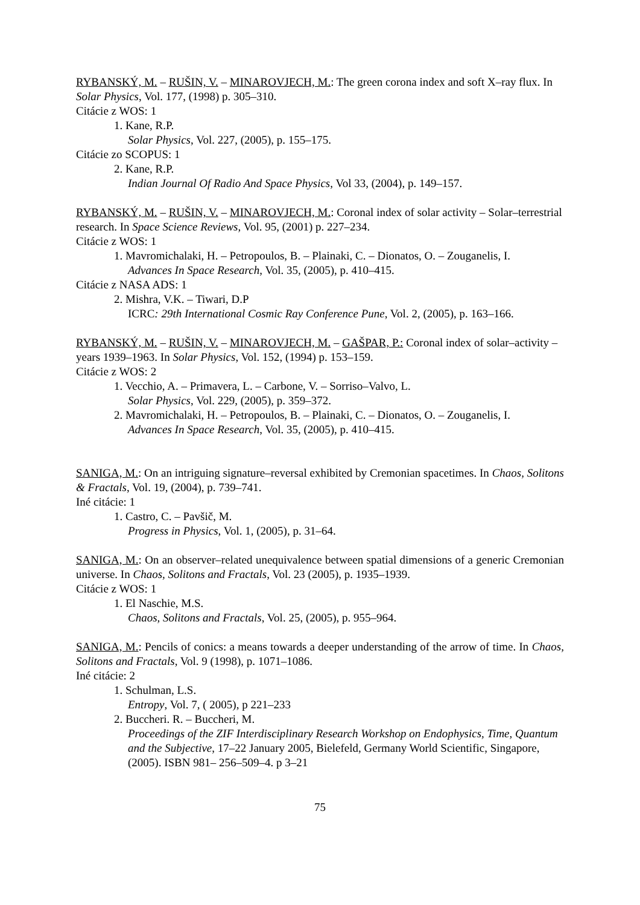RYBANSKÝ, M. – RUŠIN, V. – MINAROVJECH, M.: The green corona index and soft X–ray flux. In Solar Physics, Vol. 177, (1998) p. 305–310.
Citácie z WOS: 1
1. Kane, R.P.
Solar Physics, Vol. 227, (2005), p. 155–175.
Citácie zo SCOPUS: 1
2. Kane, R.P.
Indian Journal Of Radio And Space Physics, Vol 33, (2004), p. 149–157.
RYBANSKÝ, M. – RUŠIN, V. – MINAROVJECH, M.: Coronal index of solar activity – Solar–terrestrial research. In Space Science Reviews, Vol. 95, (2001) p. 227–234.
Citácie z WOS: 1
1. Mavromichalaki, H. – Petropoulos, B. – Plainaki, C. – Dionatos, O. – Zouganelis, I.
Advances In Space Research, Vol. 35, (2005), p. 410–415.
Citácie z NASA ADS: 1
2. Mishra, V.K. – Tiwari, D.P
ICRC: 29th International Cosmic Ray Conference Pune, Vol. 2, (2005), p. 163–166.
RYBANSKÝ, M. – RUŠIN, V. – MINAROVJECH, M. – GAŠPAR, P.: Coronal index of solar–activity – years 1939–1963. In Solar Physics, Vol. 152, (1994) p. 153–159.
Citácie z WOS: 2
1. Vecchio, A. – Primavera, L. – Carbone, V. – Sorriso–Valvo, L.
Solar Physics, Vol. 229, (2005), p. 359–372.
2. Mavromichalaki, H. – Petropoulos, B. – Plainaki, C. – Dionatos, O. – Zouganelis, I.
Advances In Space Research, Vol. 35, (2005), p. 410–415.
SANIGA, M.: On an intriguing signature–reversal exhibited by Cremonian spacetimes. In Chaos, Solitons & Fractals, Vol. 19, (2004), p. 739–741.
Iné citácie: 1
1. Castro, C. – Pavšič, M.
Progress in Physics, Vol. 1, (2005), p. 31–64.
SANIGA, M.: On an observer–related unequivalence between spatial dimensions of a generic Cremonian universe. In Chaos, Solitons and Fractals, Vol. 23 (2005), p. 1935–1939.
Citácie z WOS: 1
1. El Naschie, M.S.
Chaos, Solitons and Fractals, Vol. 25, (2005), p. 955–964.
SANIGA, M.: Pencils of conics: a means towards a deeper understanding of the arrow of time. In Chaos, Solitons and Fractals, Vol. 9 (1998), p. 1071–1086.
Iné citácie: 2
1. Schulman, L.S.
Entropy, Vol. 7, ( 2005), p 221–233
2. Buccheri. R. – Buccheri, M.
Proceedings of the ZIF Interdisciplinary Research Workshop on Endophysics, Time, Quantum and the Subjective, 17–22 January 2005, Bielefeld, Germany World Scientific, Singapore, (2005). ISBN 981– 256–509–4. p 3–21
75